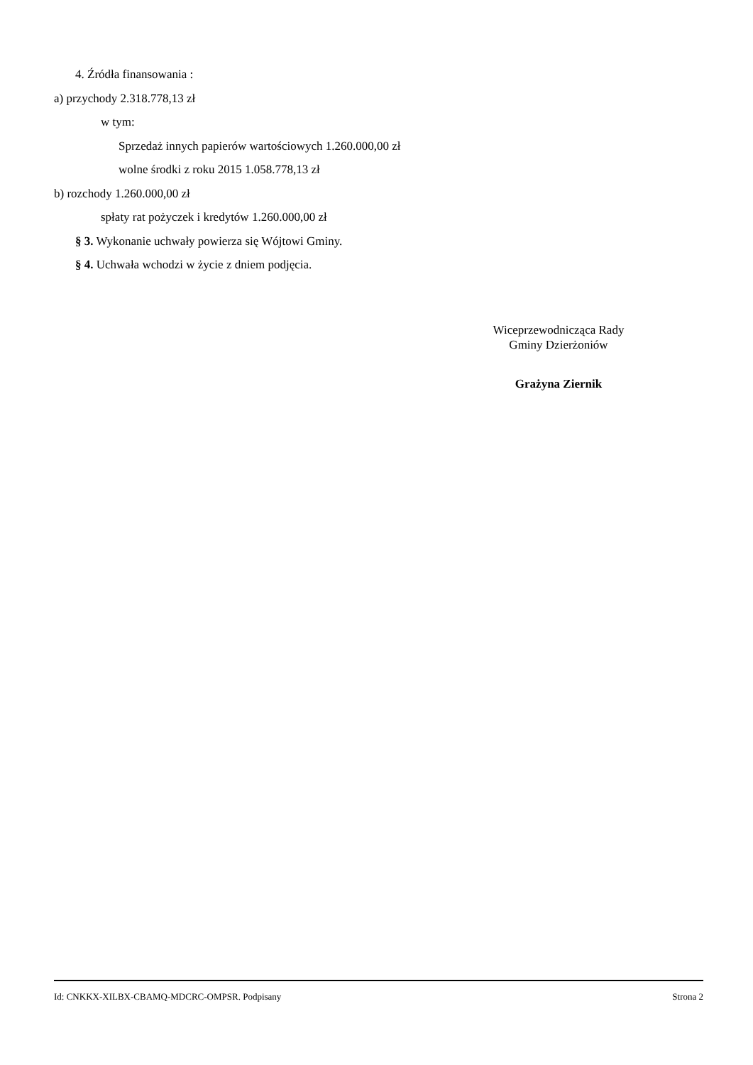4. Źródła finansowania :
a) przychody 2.318.778,13 zł
w tym:
Sprzedaż innych papierów wartościowych 1.260.000,00 zł
wolne środki z roku 2015 1.058.778,13 zł
b) rozchody 1.260.000,00 zł
spłaty rat pożyczek i kredytów 1.260.000,00 zł
§ 3. Wykonanie uchwały powierza się Wójtowi Gminy.
§ 4. Uchwała wchodzi w życie z dniem podjęcia.
Wiceprzewodnicząca Rady
Gminy Dzierżoniów
Grażyna Ziernik
Id: CNKKX-XILBX-CBAMQ-MDCRC-OMPSR. Podpisany Strona 2